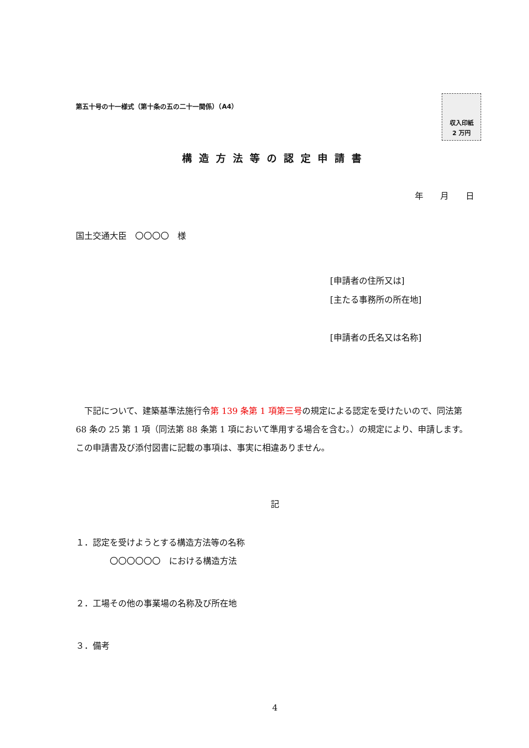第五十号の十一様式（第十条の五の二十一関係）（A4）
収入印紙
2 万円
構造方法等の認定申請書
年　　月　　日
国土交通大臣　〇〇〇〇　様
[申請者の住所又は]
[主たる事務所の所在地]
[申請者の氏名又は名称]
　下記について、建築基準法施行令第 139 条第 1 項第三号の規定による認定を受けたいので、同法第 68 条の 25 第 1 項（同法第 88 条第 1 項において準用する場合を含む。）の規定により、申請します。この申請書及び添付図書に記載の事項は、事実に相違ありません。
記
１．認定を受けようとする構造方法等の名称
　　　　〇〇〇〇〇〇　における構造方法
２．工場その他の事業場の名称及び所在地
３．備考
4